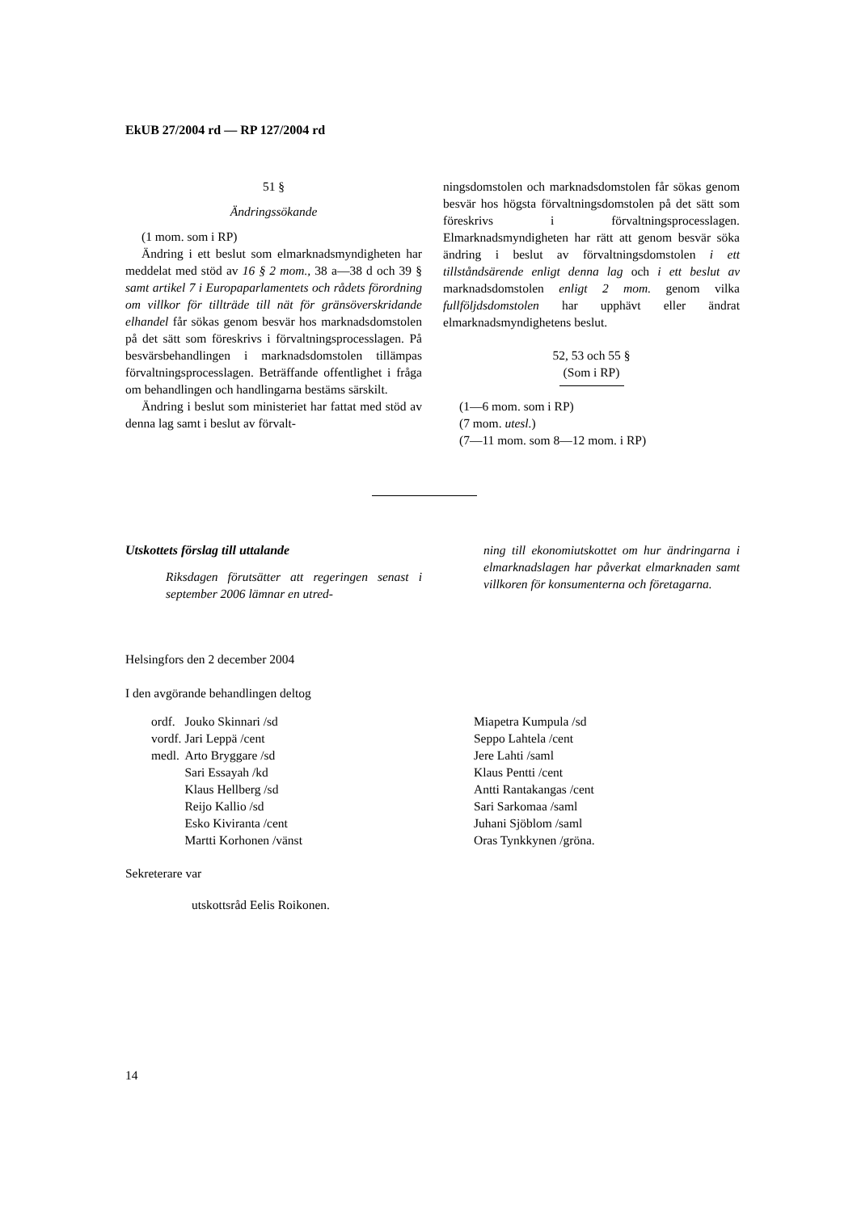EkUB 27/2004 rd — RP 127/2004 rd
51 §
Ändringssökande
(1 mom. som i RP)
Ändring i ett beslut som elmarknadsmyndigheten har meddelat med stöd av 16 § 2 mom., 38 a—38 d och 39 § samt artikel 7 i Europaparlamentets och rådets förordning om villkor för tillträde till nät för gränsöverskridande elhandel får sökas genom besvär hos marknadsdomstolen på det sätt som föreskrivs i förvaltningsprocesslagen. På besvärsbehandlingen i marknadsdomstolen tillämpas förvaltningsprocesslagen. Beträffande offentlighet i fråga om behandlingen och handlingarna bestäms särskilt.
Ändring i beslut som ministeriet har fattat med stöd av denna lag samt i beslut av förvalt-
ningsdomstolen och marknadsdomstolen får sökas genom besvär hos högsta förvaltningsdomstolen på det sätt som föreskrivs i förvaltningsprocesslagen. Elmarknadsmyndigheten har rätt att genom besvär söka ändring i beslut av förvaltningsdomstolen i ett tillståndsärende enligt denna lag och i ett beslut av marknadsdomstolen enligt 2 mom. genom vilka fullföljdsdomstolen har upphävt eller ändrat elmarknadsmyndighetens beslut.
52, 53 och 55 §
(Som i RP)
(1—6 mom. som i RP)
(7 mom. utesl.)
(7—11 mom. som 8—12 mom. i RP)
Utskottets förslag till uttalande
Riksdagen förutsätter att regeringen senast i september 2006 lämnar en utred-
ning till ekonomiutskottet om hur ändringarna i elmarknadslagen har påverkat elmarknaden samt villkoren för konsumenterna och företagarna.
Helsingfors den 2 december 2004
I den avgörande behandlingen deltog
| ordf. | Jouko Skinnari /sd |
| vordf. | Jari Leppä /cent |
| medl. | Arto Bryggare /sd |
| | Sari Essayah /kd |
| | Klaus Hellberg /sd |
| | Reijo Kallio /sd |
| | Esko Kiviranta /cent |
| | Martti Korhonen /vänst |
Miapetra Kumpula /sd
Seppo Lahtela /cent
Jere Lahti /saml
Klaus Pentti /cent
Antti Rantakangas /cent
Sari Sarkomaa /saml
Juhani Sjöblom /saml
Oras Tynkkynen /gröna.
Sekreterare var
utskottsråd Eelis Roikonen.
14